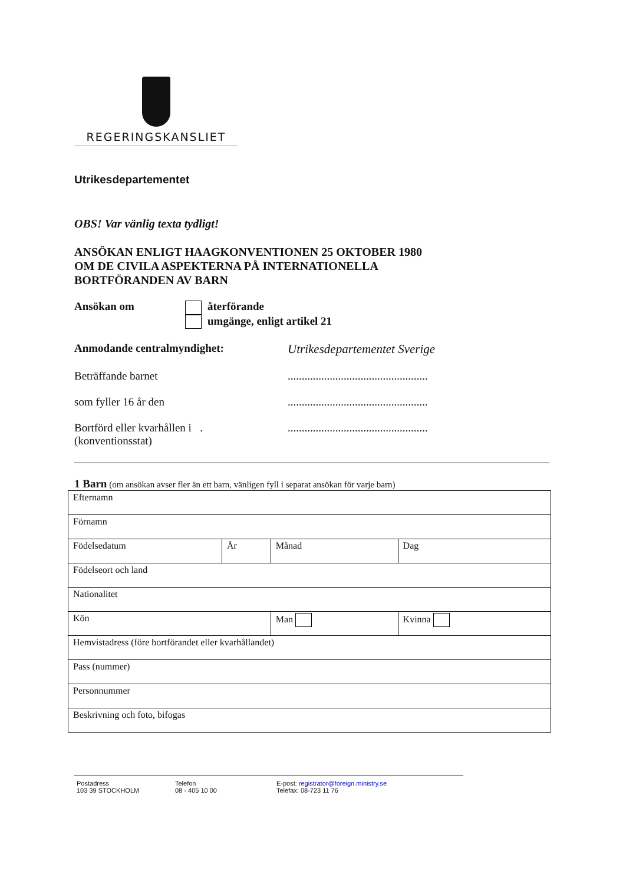REGERINGSKANSLIET
Utrikesdepartementet
OBS! Var vänlig texta tydligt!
ANSÖKAN ENLIGT HAAGKONVENTIONEN 25 OKTOBER 1980
OM DE CIVILA ASPEKTERNA PÅ INTERNATIONELLA
BORTFÖRANDEN AV BARN
Ansökan om återförande
umgänge, enligt artikel 21
Anmodande centralmyndighet: Utrikesdepartementet Sverige
Beträffande barnet ..................................................
som fyller 16 år den ..................................................
Bortförd eller kvarhållen i .
(konventionsstat)
..................................................
1 Barn (om ansökan avser fler än ett barn, vänligen fyll i separat ansökan för varje barn)
| Efternamn | | | | |
| Förnamn | | | | |
| Födelsedatum | År | Månad | Dag | |
| Födelseort och land | | | | |
| Nationalitet | | | | |
| Kön | | Man | | Kvinna |
| Hemvistadress (före bortförandet eller kvarhållandet) | | | | |
| Pass (nummer) | | | | |
| Personnummer | | | | |
| Beskrivning och foto, bifogas | | | | |
Postadress
103 39 STOCKHOLM
Telefon
08 - 405 10 00
E-post: registrator@foreign.ministry.se
Telefax: 08-723 11 76